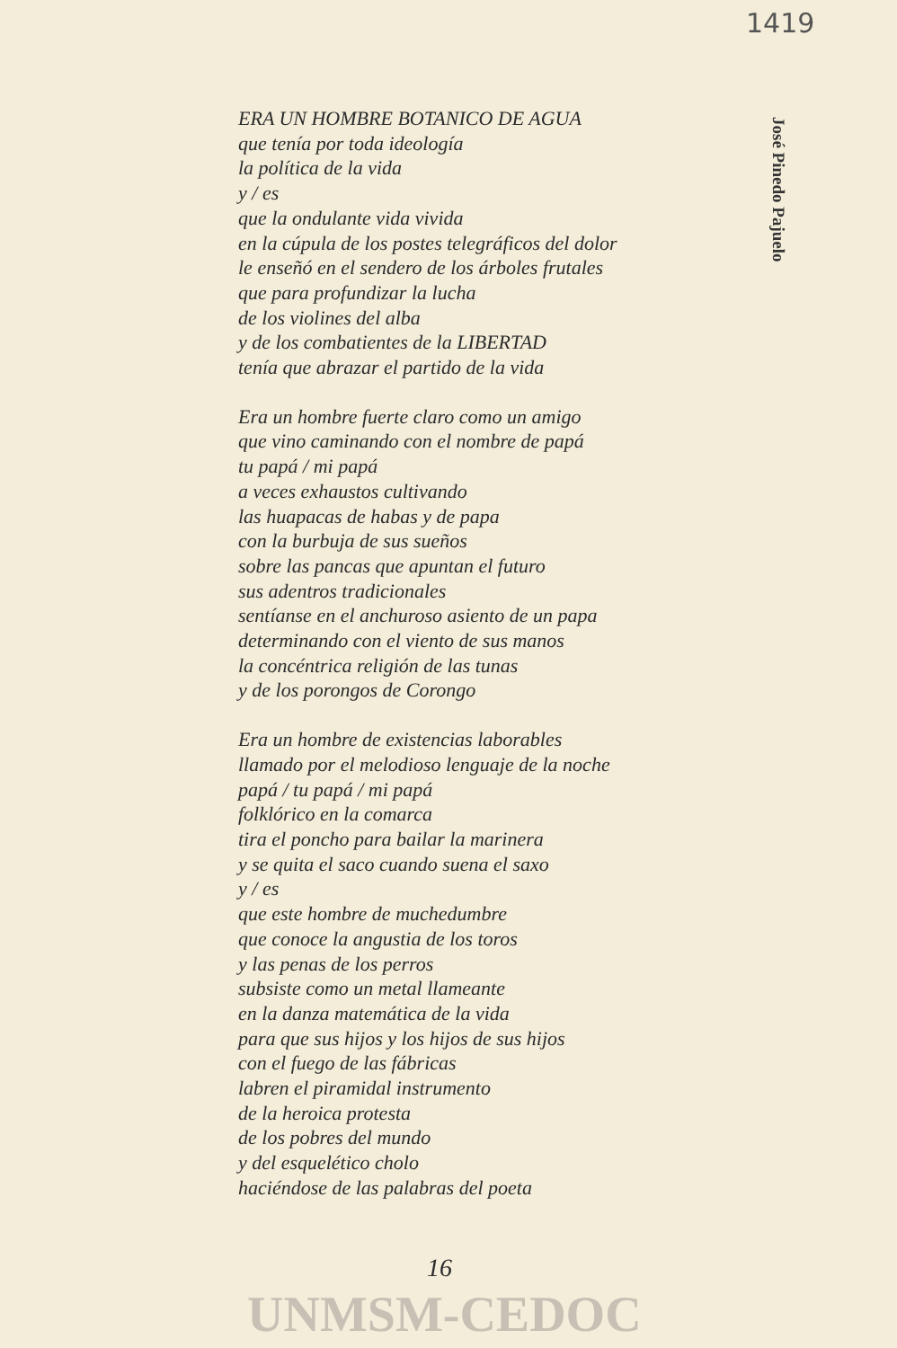1419
José Pinedo Pajuelo
ERA UN HOMBRE BOTANICO DE AGUA
que tenía por toda ideología
la política de la vida
y / es
que la ondulante vida vivida
en la cúpula de los postes telegráficos del dolor
le enseñó en el sendero de los árboles frutales
que para profundizar la lucha
de los violines del alba
y de los combatientes de la LIBERTAD
tenía que abrazar el partido de la vida
Era un hombre fuerte claro como un amigo
que vino caminando con el nombre de papá
tu papá / mi papá
a veces exhaustos cultivando
las huapacas de habas y de papa
con la burbuja de sus sueños
sobre las pancas que apuntan el futuro
sus adentros tradicionales
sentíanse en el anchuroso asiento de un papa
determinando con el viento de sus manos
la concéntrica religión de las tunas
y de los porongos de Corongo
Era un hombre de existencias laborables
llamado por el melodioso lenguaje de la noche
papá / tu papá / mi papá
folklórico en la comarca
tira el poncho para bailar la marinera
y se quita el saco cuando suena el saxo
y / es
que este hombre de muchedumbre
que conoce la angustia de los toros
y las penas de los perros
subsiste como un metal llameante
en la danza matemática de la vida
para que sus hijos y los hijos de sus hijos
con el fuego de las fábricas
labren el piramidal instrumento
de la heroica protesta
de los pobres del mundo
y del esquelético cholo
haciéndose de las palabras del poeta
16
UNMSM-CEDOC